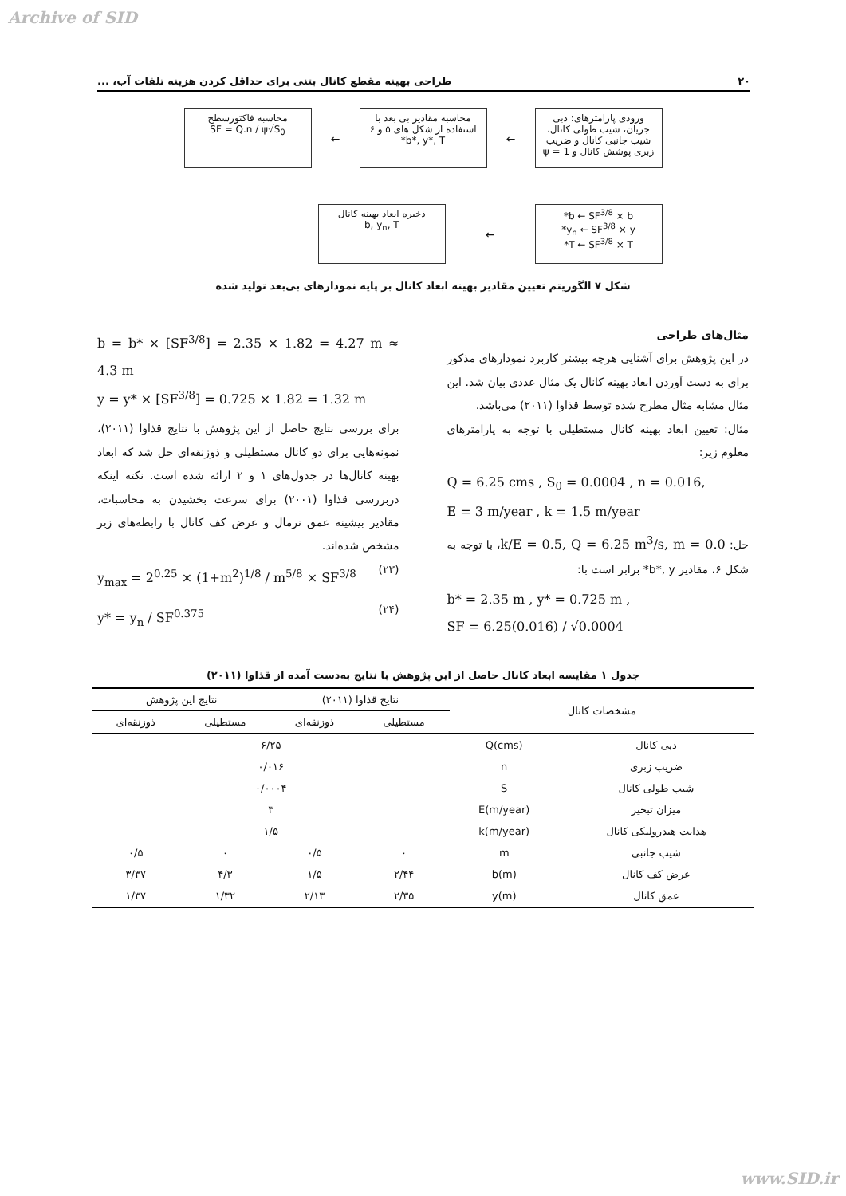Archive of SID
۲۰ طراحی بهینه مقطع کانال بتنی برای حداقل کردن هزینه تلفات آب، ...
ورودی پارامترهای: دبی جریان، شیب طولی کانال، شیب جانبی کانال و ضریب زبری پوشش کانال و ψ = 1
←
محاسبه مقادیر بی بعد با استفاده از شکل های ۵ و ۶
b*, y*, T*
←
محاسبه فاکتورسطح
SF = Q.n / ψ√S<sub>0</sub>
b ← SF<sup>3/8</sup> × b*
y<sub>n</sub> ← SF<sup>3/8</sup> × y*
T ← SF<sup>3/8</sup> × T*
←
ذخیره ابعاد بهینه کانال
b, y<sub>n</sub>, T
شکل ۷ الگوریتم تعیین مقادیر بهینه ابعاد کانال بر پایه نمودارهای بی‌بعد تولید شده
مثال‌های طراحی
در این پژوهش برای آشنایی هرچه بیشتر کاربرد نمودارهای مذکور برای به دست آوردن ابعاد بهینه کانال یک مثال عددی بیان شد. این مثال مشابه مثال مطرح شده توسط قذاوا (۲۰۱۱) می‌باشد.
مثال: تعیین ابعاد بهینه کانال مستطیلی با توجه به پارامترهای معلوم زیر:
Q = 6.25 cms , S<sub>0</sub> = 0.0004 , n = 0.016,
E = 3 m/year , k = 1.5 m/year
حل: k/E = 0.5, Q = 6.25 m<sup>3</sup>/s, m = 0.0، با توجه به شکل ۶، مقادیر b*, y* برابر است با:
b* = 2.35 m , y* = 0.725 m ,
SF = 6.25(0.016) / √0.0004
b = b* × [SF<sup>3/8</sup>] = 2.35 × 1.82 = 4.27 m ≈ 4.3 m
y = y* × [SF<sup>3/8</sup>] = 0.725 × 1.82 = 1.32 m
برای بررسی نتایج حاصل از این پژوهش با نتایج قذاوا (۲۰۱۱)، نمونه‌هایی برای دو کانال مستطیلی و ذوزنقه‌ای حل شد که ابعاد بهینه کانال‌ها در جدول‌های ۱ و ۲ ارائه شده است. نکته اینکه دربررسی قذاوا (۲۰۰۱) برای سرعت بخشیدن به محاسبات، مقادیر بیشینه عمق نرمال و عرض کف کانال با رابطه‌های زیر مشخص شده‌اند.
(۲۳) y<sub>max</sub> = 2<sup>0.25</sup> × (1+m<sup>2</sup>)<sup>1/8</sup> / m<sup>5/8</sup> × SF<sup>3/8</sup>
(۲۴) y* = y<sub>n</sub> / SF<sup>0.375</sup>
جدول ۱ مقایسه ابعاد کانال حاصل از این پژوهش با نتایج به‌دست آمده از قذاوا (۲۰۱۱)
| مشخصات کانال | | نتایج قذاوا (۲۰۱۱) | | نتایج این پژوهش | |
| --- | --- | --- | --- | --- | --- |
| | | مستطیلی | ذوزنقه‌ای | مستطیلی | ذوزنقه‌ای |
| دبی کانال | Q(cms) | ۶/۲۵ | | | |
| ضریب زبری | n | ۰/۰۱۶ | | | |
| شیب طولی کانال | S | ۰/۰۰۰۴ | | | |
| میزان تبخیر | E(m/year) | ۳ | | | |
| هدایت هیدرولیکی کانال | k(m/year) | ۱/۵ | | | |
| شیب جانبی | m | ۰ | ۰/۵ | ۰ | ۰/۵ |
| عرض کف کانال | b(m) | ۲/۴۴ | ۱/۵ | ۴/۳ | ۳/۳۷ |
| عمق کانال | y(m) | ۲/۳۵ | ۲/۱۳ | ۱/۳۲ | ۱/۳۷ |
www.SID.ir